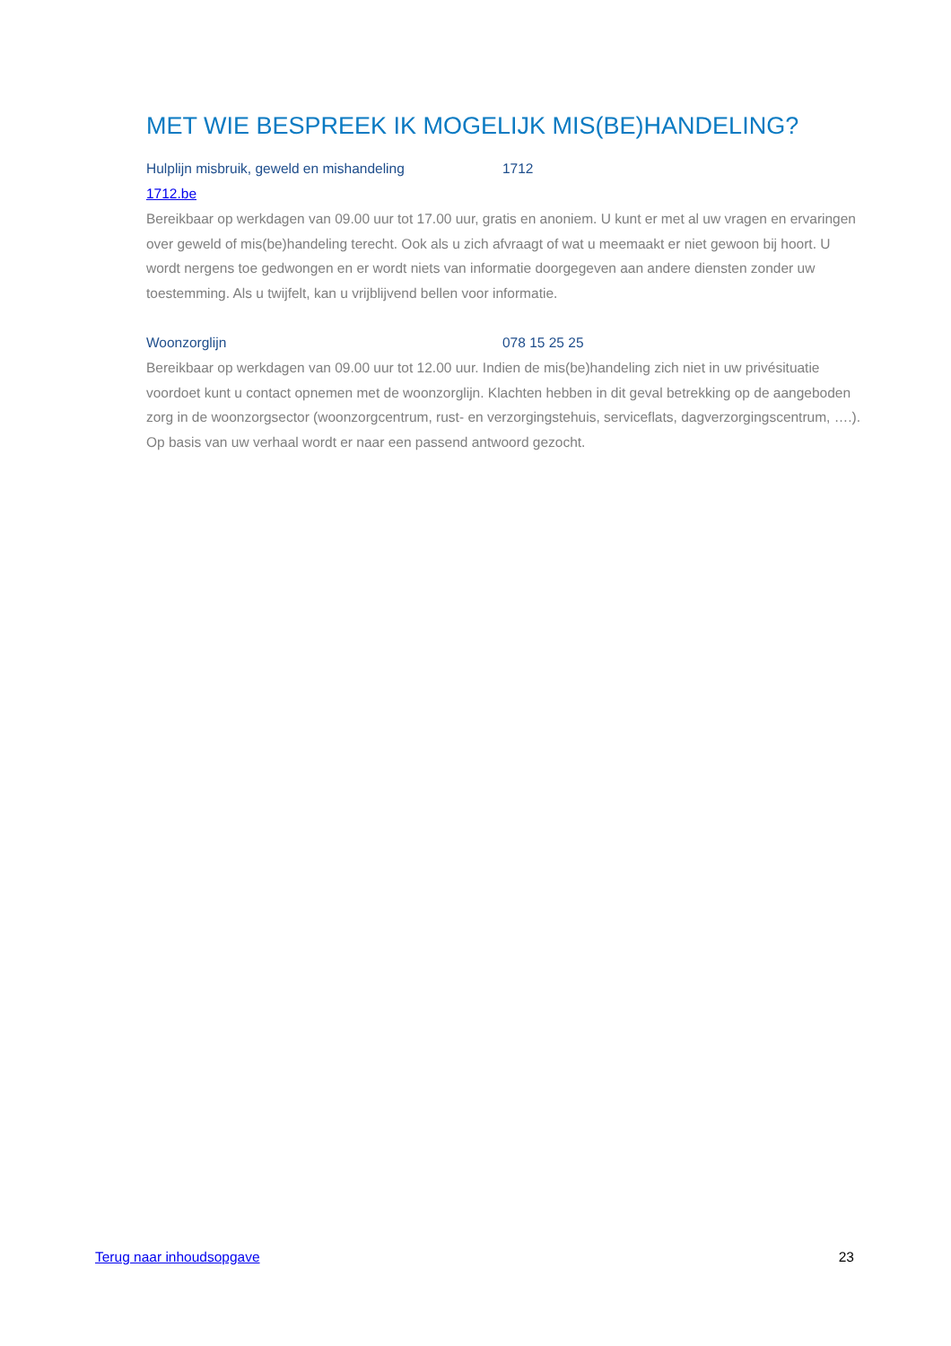MET WIE BESPREEK IK MOGELIJK MIS(BE)HANDELING?
Hulplijn misbruik, geweld en mishandeling 1712
1712.be
Bereikbaar op werkdagen van 09.00 uur tot 17.00 uur, gratis en anoniem. U kunt er met al uw vragen en ervaringen over geweld of mis(be)handeling terecht. Ook als u zich afvraagt of wat u meemaakt er niet gewoon bij hoort. U wordt nergens toe gedwongen en er wordt niets van informatie doorgegeven aan andere diensten zonder uw toestemming. Als u twijfelt, kan u vrijblijvend bellen voor informatie.
Woonzorglijn 078 15 25 25
Bereikbaar op werkdagen van 09.00 uur tot 12.00 uur. Indien de mis(be)handeling zich niet in uw privésituatie voordoet kunt u contact opnemen met de woonzorglijn. Klachten hebben in dit geval betrekking op de aangeboden zorg in de woonzorgsector (woonzorgcentrum, rust- en verzorgingstehuis, serviceflats, dagverzorgingscentrum, ….). Op basis van uw verhaal wordt er naar een passend antwoord gezocht.
Terug naar inhoudsopgave 23